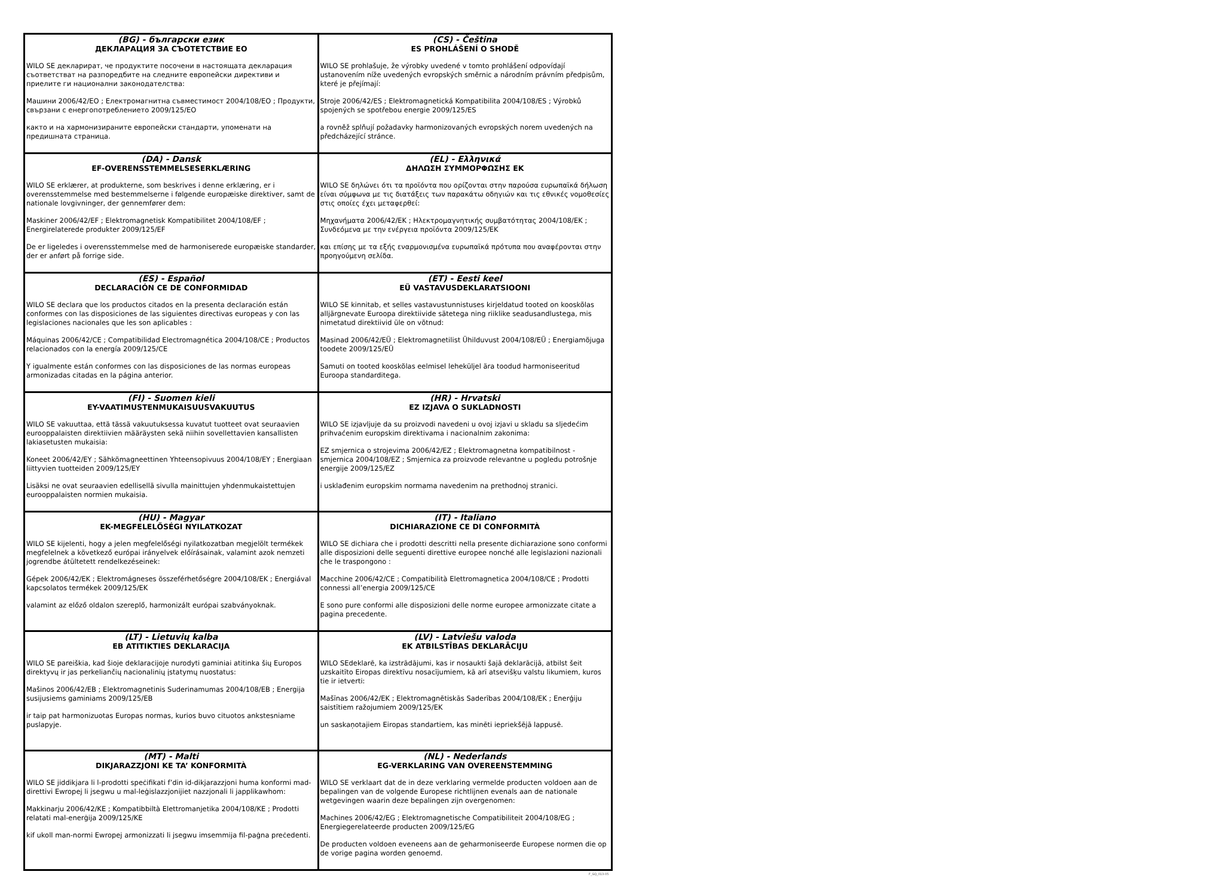| (BG) - български език ДЕКЛАРАЦИЯ ЗА СЪОТЕТСТВИЕ ЕО WILO SE декларират, че продуктите посочени в настоящата декларация съответстват на разпоредбите на следните европейски директиви и приелите ги национални законодателства: Машини 2006/42/ЕО ; Електромагнитна съвместимост 2004/108/ЕО ; Продукти, свързани с енергопотреблението 2009/125/ЕО както и на хармонизираните европейски стандарти, упоменати на предишната страница. | (CS) - Čeština ES PROHLÁŠENÍ O SHODĚ WILO SE prohlašuje, že výrobky uvedené v tomto prohlášení odpovídají ustanovením níže uvedených evropských směrnic a národním právním předpisům, které je přejímají: Stroje 2006/42/ES ; Elektromagnetická Kompatibilita 2004/108/ES ; Výrobků spojených se spotřebou energie 2009/125/ES a rovněž splňují požadavky harmonizovaných evropských norem uvedených na předcházející stránce. |
| (DA) - Dansk EF-OVERENSSTEMMELSESERKLÆRING WILO SE erklærer, at produkterne, som beskrives i denne erklæring, er i overensstemmelse med bestemmelserne i følgende europæiske direktiver, samt de nationale lovgivninger, der gennemfører dem: Maskiner 2006/42/EF ; Elektromagnetisk Kompatibilitet 2004/108/EF ; Energirelaterede produkter 2009/125/EF De er ligeledes i overensstemmelse med de harmoniserede europæiske standarder, der er anført på forrige side. | (EL) - Ελληνικά ΔΗΛΩΣΗ ΣΥΜΜΟΡΦΩΣΗΣ ΕΚ WILO SE δηλώνει ότι τα προϊόντα που ορίζονται στην παρούσα ευρωπαϊκά δήλωση είναι σύμφωνα με τις διατάξεις των παρακάτω οδηγιών και τις εθνικές νομοθεσίες στις οποίες έχει μεταφερθεί: Μηχανήματα 2006/42/ΕΚ ; Ηλεκτρομαγνητικής συμβατότητας 2004/108/ΕΚ ; Συνδεόμενα με την ενέργεια προϊόντα 2009/125/ΕΚ και επίσης με τα εξής εναρμονισμένα ευρωπαϊκά πρότυπα που αναφέρονται στην προηγούμενη σελίδα. |
| (ES) - Español DECLARACIÓN CE DE CONFORMIDAD WILO SE declara que los productos citados en la presenta declaración están conformes con las disposiciones de las siguientes directivas europeas y con las legislaciones nacionales que les son aplicables : Máquinas 2006/42/CE ; Compatibilidad Electromagnética 2004/108/CE ; Productos relacionados con la energía 2009/125/CE Y igualmente están conformes con las disposiciones de las normas europeas armonizadas citadas en la página anterior. | (ET) - Eesti keel EÜ VASTAVUSDEKLARATSIOONI WILO SE kinnitab, et selles vastavustunnistuses kirjeldatud tooted on kooskõlas alljärgnevate Euroopa direktiivide sätetega ning riiklike seadusandlustega, mis nimetatud direktiivid üle on võtnud: Masinad 2006/42/EÜ ; Elektromagnetilist Ühilduvust 2004/108/EÜ ; Energiamõjuga toodete 2009/125/EÜ Samuti on tooted kooskõlas eelmisel leheküljel ära toodud harmoniseeritud Euroopa standarditega. |
| (FI) - Suomen kieli EY-VAATIMUSTENMUKAISUUSVAKUUTUS WILO SE vakuuttaa, että tässä vakuutuksessa kuvatut tuotteet ovat seuraavien eurooppalaisten direktiivien määräysten sekä niihin sovellettavien kansallisten lakiasetusten mukaisia: Koneet 2006/42/EY ; Sähkömagneettinen Yhteensopivuus 2004/108/EY ; Energiaan liittyvien tuotteiden 2009/125/EY Lisäksi ne ovat seuraavien edellisellä sivulla mainittujen yhdenmukaistettujen eurooppalaisten normien mukaisia. | (HR) - Hrvatski EZ IZJAVA O SUKLADNOSTI WILO SE izjavljuje da su proizvodi navedeni u ovoj izjavi u skladu sa sljedećim prihvaćenim europskim direktivama i nacionalnim zakonima: EZ smjernica o strojevima 2006/42/EZ ; Elektromagnetna kompatibilnost - smjernica 2004/108/EZ ; Smjernica za proizvode relevantne u pogledu potrošnje energije 2009/125/EZ i usklađenim europskim normama navedenim na prethodnoj stranici. |
| (HU) - Magyar EK-MEGFELELŐSÉGI NYILATKOZAT WILO SE kijelenti, hogy a jelen megfelelőségi nyilatkozatban megjelölt termékek megfelelnek a következő európai irányelvek előírásainak, valamint azok nemzeti jogrendbe átültetett rendelkezéseinek: Gépek 2006/42/EK ; Elektromágneses összeférhetőségre 2004/108/EK ; Energiával kapcsolatos termékek 2009/125/EK valamint az előző oldalon szereplő, harmonizált európai szabványoknak. | (IT) - Italiano DICHIARAZIONE CE DI CONFORMITÀ WILO SE dichiara che i prodotti descritti nella presente dichiarazione sono conformi alle disposizioni delle seguenti direttive europee nonché alle legislazioni nazionali che le traspongono : Macchine 2006/42/CE ; Compatibilità Elettromagnetica 2004/108/CE ; Prodotti connessi all’energia 2009/125/CE E sono pure conformi alle disposizioni delle norme europee armonizzate citate a pagina precedente. |
| (LT) - Lietuvių kalba EB ATITIKTIES DEKLARACIJA WILO SE pareiškia, kad šioje deklaracijoje nurodyti gaminiai atitinka šių Europos direktyvų ir jas perkeliančių nacionalinių įstatymų nuostatus: Mašinos 2006/42/EB ; Elektromagnetinis Suderinamumas 2004/108/EB ; Energija susijusiems gaminiams 2009/125/EB ir taip pat harmonizuotas Europas normas, kurios buvo cituotos ankstesniame puslapyje. | (LV) - Latviešu valoda EK ATBILSTĪBAS DEKLARĀCIJU WILO SEdeklarē, ka izstrādājumi, kas ir nosaukti šajā deklarācijā, atbilst šeit uzskaitīto Eiropas direktīvu nosacījumiem, kā arī atsevišķu valstu likumiem, kuros tie ir ietverti: Mašīnas 2006/42/EK ; Elektromagnētiskās Saderības 2004/108/EK ; Enerģiju saistītiem ražojumiem 2009/125/EK un saskaņotajiem Eiropas standartiem, kas minēti iepriekšējā lappusē. |
| (MT) - Malti DIKJARAZZJONI KE TA’ KONFORMITÀ WILO SE jiddikjara li l-prodotti speċifikati f’din id-dikjarazzjoni huma konformi mad-direttivi Ewropej li jsegwu u mal-leġislazzjonijiet nazzjonali li japplikawhom: Makkinarju 2006/42/KE ; Kompatibbiltà Elettromanjetika 2004/108/KE ; Prodotti relatati mal-enerġija 2009/125/KE kif ukoll man-normi Ewropej armonizzati li jsegwu imsemmija fil-paġna preċedenti. | (NL) - Nederlands EG-VERKLARING VAN OVEREENSTEMMING WILO SE verklaart dat de in deze verklaring vermelde producten voldoen aan de bepalingen van de volgende Europese richtlijnen evenals aan de nationale wetgevingen waarin deze bepalingen zijn overgenomen: Machines 2006/42/EG ; Elektromagnetische Compatibiliteit 2004/108/EG ; Energiegerelateerde producten 2009/125/EG De producten voldoen eveneens aan de geharmoniseerde Europese normen die op de vorige pagina worden genoemd. |
F_GQ_013-05